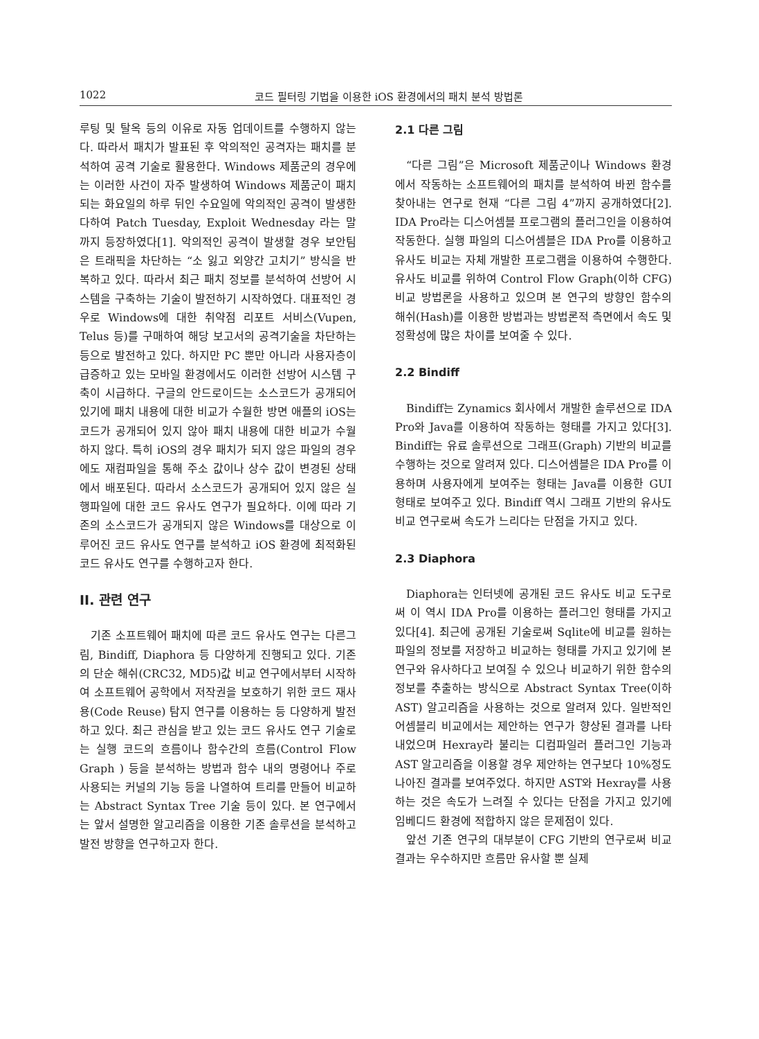1022 코드 필터링 기법을 이용한 iOS 환경에서의 패치 분석 방법론
루팅 및 탈옥 등의 이유로 자동 업데이트를 수행하지 않는다. 따라서 패치가 발표된 후 악의적인 공격자는 패치를 분석하여 공격 기술로 활용한다. Windows 제품군의 경우에는 이러한 사건이 자주 발생하여 Windows 제품군이 패치되는 화요일의 하루 뒤인 수요일에 악의적인 공격이 발생한다하여 Patch Tuesday, Exploit Wednesday 라는 말까지 등장하였다[1]. 악의적인 공격이 발생할 경우 보안팀은 트래픽을 차단하는 “소 잃고 외양간 고치기” 방식을 반복하고 있다. 따라서 최근 패치 정보를 분석하여 선방어 시스템을 구축하는 기술이 발전하기 시작하였다. 대표적인 경우로 Windows에 대한 취약점 리포트 서비스(Vupen, Telus 등)를 구매하여 해당 보고서의 공격기술을 차단하는 등으로 발전하고 있다. 하지만 PC 뿐만 아니라 사용자층이 급증하고 있는 모바일 환경에서도 이러한 선방어 시스템 구축이 시급하다. 구글의 안드로이드는 소스코드가 공개되어 있기에 패치 내용에 대한 비교가 수월한 방면 애플의 iOS는 코드가 공개되어 있지 않아 패치 내용에 대한 비교가 수월하지 않다. 특히 iOS의 경우 패치가 되지 않은 파일의 경우에도 재컴파일을 통해 주소 값이나 상수 값이 변경된 상태에서 배포된다. 따라서 소스코드가 공개되어 있지 않은 실행파일에 대한 코드 유사도 연구가 필요하다. 이에 따라 기존의 소스코드가 공개되지 않은 Windows를 대상으로 이루어진 코드 유사도 연구를 분석하고 iOS 환경에 최적화된 코드 유사도 연구를 수행하고자 한다.
II. 관련 연구
기존 소프트웨어 패치에 따른 코드 유사도 연구는 다른그림, Bindiff, Diaphora 등 다양하게 진행되고 있다. 기존의 단순 해쉬(CRC32, MD5)값 비교 연구에서부터 시작하여 소프트웨어 공학에서 저작권을 보호하기 위한 코드 재사용(Code Reuse) 탐지 연구를 이용하는 등 다양하게 발전하고 있다. 최근 관심을 받고 있는 코드 유사도 연구 기술로는 실행 코드의 흐름이나 함수간의 흐름(Control Flow Graph ) 등을 분석하는 방법과 함수 내의 명령어나 주로 사용되는 커널의 기능 등을 나열하여 트리를 만들어 비교하는 Abstract Syntax Tree 기술 등이 있다. 본 연구에서는 앞서 설명한 알고리즘을 이용한 기존 솔루션을 분석하고 발전 방향을 연구하고자 한다.
2.1 다른 그림
“다른 그림”은 Microsoft 제품군이나 Windows 환경에서 작동하는 소프트웨어의 패치를 분석하여 바뀐 함수를 찾아내는 연구로 현재 “다른 그림 4”까지 공개하였다[2]. IDA Pro라는 디스어셈블 프로그램의 플러그인을 이용하여 작동한다. 실행 파일의 디스어셈블은 IDA Pro를 이용하고 유사도 비교는 자체 개발한 프로그램을 이용하여 수행한다. 유사도 비교를 위하여 Control Flow Graph(이하 CFG) 비교 방법론을 사용하고 있으며 본 연구의 방향인 함수의 해쉬(Hash)를 이용한 방법과는 방법론적 측면에서 속도 및 정확성에 많은 차이를 보여줄 수 있다.
2.2 Bindiff
Bindiff는 Zynamics 회사에서 개발한 솔루션으로 IDA Pro와 Java를 이용하여 작동하는 형태를 가지고 있다[3]. Bindiff는 유료 솔루션으로 그래프(Graph) 기반의 비교를 수행하는 것으로 알려져 있다. 디스어셈블은 IDA Pro를 이용하며 사용자에게 보여주는 형태는 Java를 이용한 GUI 형태로 보여주고 있다. Bindiff 역시 그래프 기반의 유사도 비교 연구로써 속도가 느리다는 단점을 가지고 있다.
2.3 Diaphora
Diaphora는 인터넷에 공개된 코드 유사도 비교 도구로써 이 역시 IDA Pro를 이용하는 플러그인 형태를 가지고 있다[4]. 최근에 공개된 기술로써 Sqlite에 비교를 원하는 파일의 정보를 저장하고 비교하는 형태를 가지고 있기에 본 연구와 유사하다고 보여질 수 있으나 비교하기 위한 함수의 정보를 추출하는 방식으로 Abstract Syntax Tree(이하 AST) 알고리즘을 사용하는 것으로 알려져 있다. 일반적인 어셈블리 비교에서는 제안하는 연구가 향상된 결과를 나타내었으며 Hexray라 불리는 디컴파일러 플러그인 기능과 AST 알고리즘을 이용할 경우 제안하는 연구보다 10%정도 나아진 결과를 보여주었다. 하지만 AST와 Hexray를 사용하는 것은 속도가 느려질 수 있다는 단점을 가지고 있기에 임베디드 환경에 적합하지 않은 문제점이 있다.
앞선 기존 연구의 대부분이 CFG 기반의 연구로써 비교 결과는 우수하지만 흐름만 유사할 뿐 실제